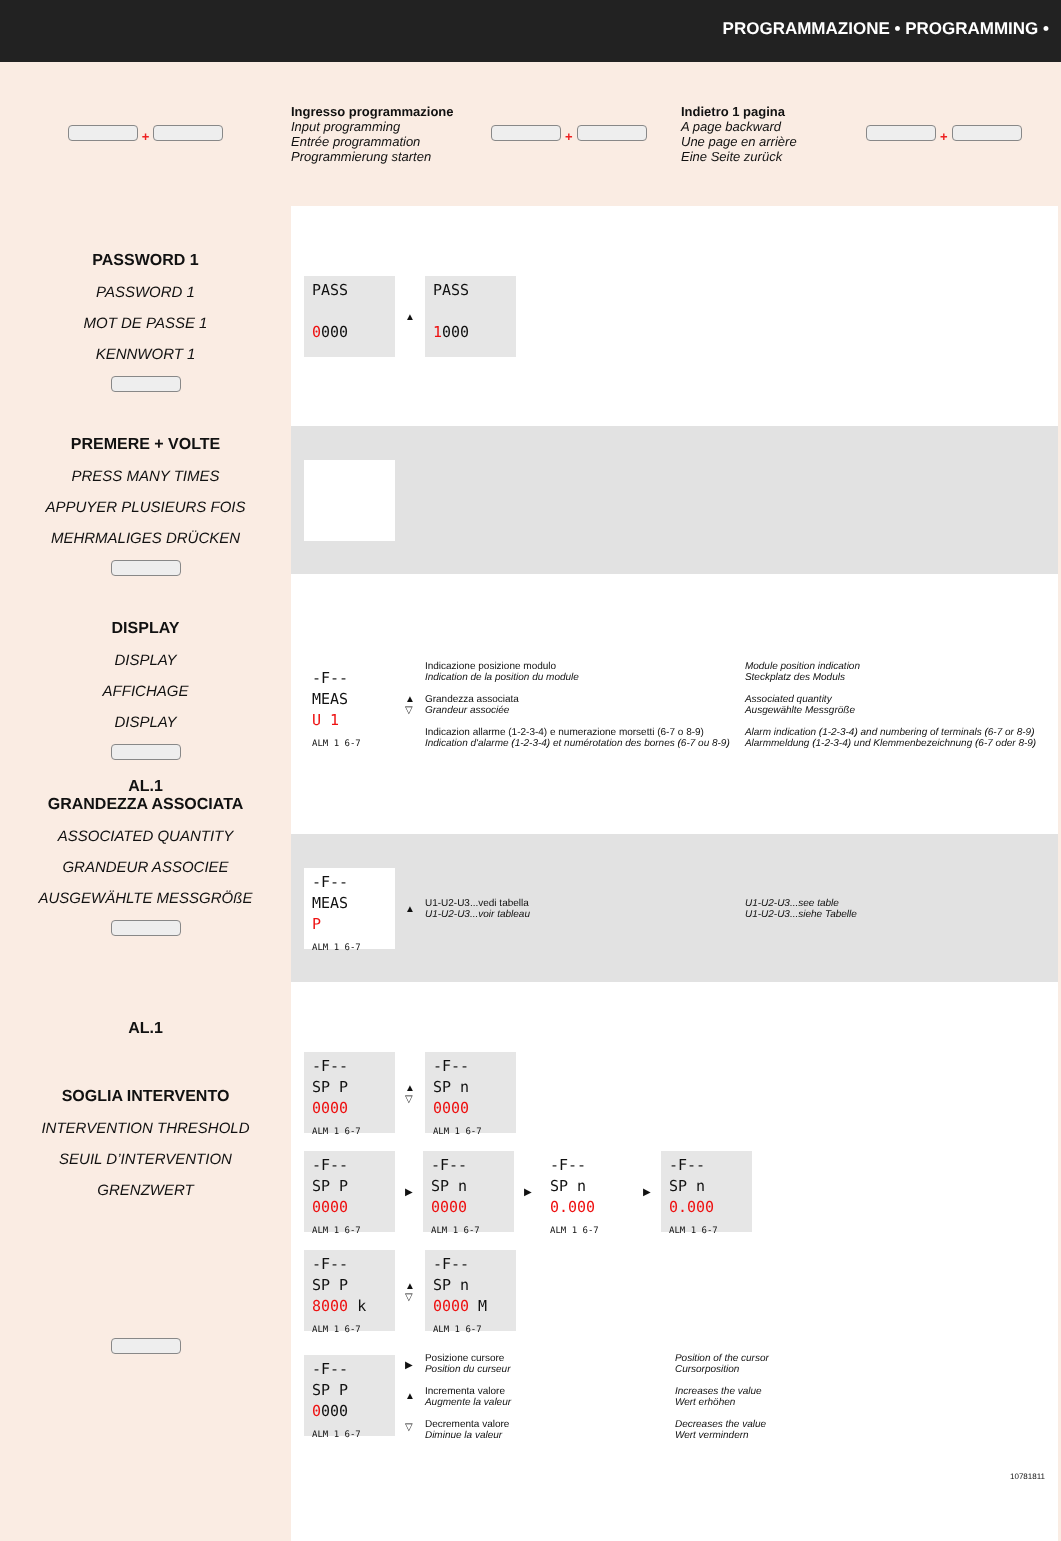PROGRAMMAZIONE • PROGRAMMING •
+
Ingresso programmazione
Input programming
Entrée programmation
Programmierung starten
+
Indietro 1 pagina
A page backward
Une page en arrière
Eine Seite zurück
+
PASSWORD 1
PASSWORD 1
MOT DE PASSE 1
KENNWORT 1
PREMERE + VOLTE
PRESS MANY TIMES
APPUYER PLUSIEURS FOIS
MEHRMALIGES DRÜCKEN
DISPLAY
DISPLAY
AFFICHAGE
DISPLAY
AL.1
GRANDEZZA ASSOCIATA
ASSOCIATED QUANTITY
GRANDEUR ASSOCIEE
AUSGEWÄHLTE MESSGRÖßE
AL.1
SOGLIA INTERVENTO
INTERVENTION THRESHOLD
SEUIL D’INTERVENTION
GRENZWERT
PASS
0000
▲
PASS
1000
-F--
MEAS
U 1
ALM 1 6-7
▲
▽
Indicazione posizione modulo
Indication de la position du module
Grandezza associata
Grandeur associée
Indicazion allarme (1-2-3-4) e numerazione morsetti (6-7 o 8-9)
Indication d'alarme (1-2-3-4) et numérotation des bornes (6-7 ou 8-9)
Module position indication
Steckplatz des Moduls
Associated quantity
Ausgewählte Messgröße
Alarm indication (1-2-3-4) and numbering of terminals (6-7 or 8-9)
Alarmmeldung (1-2-3-4) und Klemmenbezeichnung (6-7 oder 8-9)
-F--
MEAS
P
ALM 1 6-7
▲
U1-U2-U3...vedi tabella
U1-U2-U3...voir tableau
U1-U2-U3...see table
U1-U2-U3...siehe Tabelle
-F--
SP P
0000
ALM 1 6-7
▲
▽
-F--
SP n
0000
ALM 1 6-7
-F--
SP P
0000
ALM 1 6-7
▶
-F--
SP n
0000
ALM 1 6-7
▶
-F--
SP n
0.000
ALM 1 6-7
▶
-F--
SP n
0.000
ALM 1 6-7
-F--
SP P
8000 k
ALM 1 6-7
▲
▽
-F--
SP n
0000 M
ALM 1 6-7
-F--
SP P
0000
ALM 1 6-7
▶
▲
▽
Posizione cursore
Position du curseur
Incrementa valore
Augmente la valeur
Decrementa valore
Diminue la valeur
Position of the cursor
Cursorposition
Increases the value
Wert erhöhen
Decreases the value
Wert vermindern
10781811